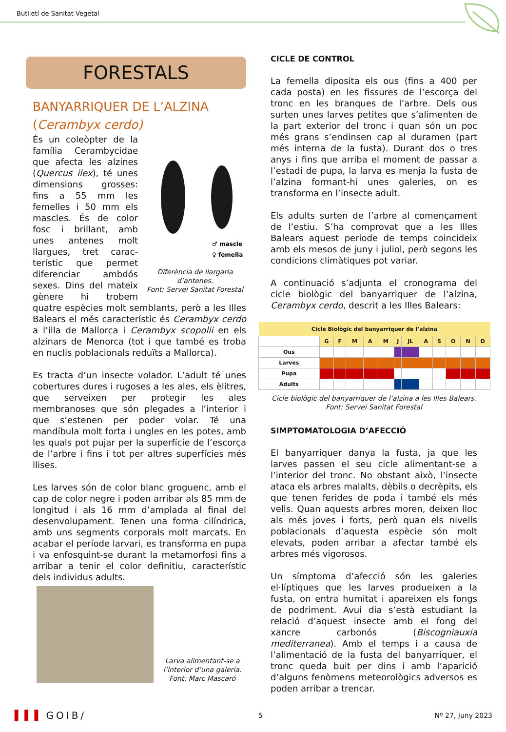Butlletí de Sanitat Vegetal
FORESTALS
BANYARRIQUER DE L’ALZINA
(Cerambyx cerdo)
♂ mascle
♀ femella
Diferència de llargaria d’antenes.
Font: Servei Sanitat Forestal
És un coleòpter de la família Cerambycidae que afecta les alzines (Quercus ilex), té unes dimensions grosses: fins a 55 mm les femelles i 50 mm els mascles. És de color fosc i brillant, amb unes antenes molt llargues, tret carac-terístic que permet diferenciar ambdós sexes. Dins del mateix gènere hi trobem quatre espècies molt semblants, però a les Illes Balears el més característic és Cerambyx cerdo a l’illa de Mallorca i Cerambyx scopolii en els alzinars de Menorca (tot i que també es troba en nuclis poblacionals reduïts a Mallorca).
Es tracta d’un insecte volador. L’adult té unes cobertures dures i rugoses a les ales, els èlitres, que serveixen per protegir les ales membranoses que són plegades a l’interior i que s’estenen per poder volar. Té una mandíbula molt forta i ungles en les potes, amb les quals pot pujar per la superfície de l’escorça de l’arbre i fins i tot per altres superfícies més llises.
Les larves són de color blanc groguenc, amb el cap de color negre i poden arribar als 85 mm de longitud i als 16 mm d’amplada al final del desenvolupament. Tenen una forma cilíndrica, amb uns segments corporals molt marcats. En acabar el període larvari, es transforma en pupa i va enfosquint-se durant la metamorfosi fins a arribar a tenir el color definitiu, característic dels individus adults.
Larva alimentant-se a l’interior d’una galeria.
Font: Marc Mascaró
CICLE DE CONTROL
La femella diposita els ous (fins a 400 per cada posta) en les fissures de l’escorça del tronc en les branques de l’arbre. Dels ous surten unes larves petites que s’alimenten de la part exterior del tronc i quan són un poc més grans s’endinsen cap al duramen (part més interna de la fusta). Durant dos o tres anys i fins que arriba el moment de passar a l’estadi de pupa, la larva es menja la fusta de l’alzina formant-hi unes galeries, on es transforma en l’insecte adult.
Els adults surten de l’arbre al començament de l’estiu. S’ha comprovat que a les Illes Balears aquest període de temps coincideix amb els mesos de juny i juliol, però segons les condicions climàtiques pot variar.
A continuació s’adjunta el cronograma del cicle biològic del banyarriquer de l’alzina, Cerambyx cerdo, descrit a les Illes Balears:
| Cicle Biològic del banyarriquer de l’alzina | | | | | | | | | | | | |
| --- | --- | --- | --- | --- | --- | --- | --- | --- | --- | --- | --- | --- |
| | G | F | M | A | M | J | JL | A | S | O | N | D |
| Ous | | | | | | | | | | | | |
| Larves | | | | | | | | | | | | |
| Pupa | | | | | | | | | | | | |
| Adults | | | | | | | | | | | | |
Cicle biològic del banyarriquer de l’alzina a les Illes Balears.
Font: Servei Sanitat Forestal
SIMPTOMATOLOGIA D’AFECCIÓ
El banyarriquer danya la fusta, ja que les larves passen el seu cicle alimentant-se a l’interior del tronc. No obstant això, l’insecte ataca els arbres malalts, dèbils o decrèpits, els que tenen ferides de poda i també els més vells. Quan aquests arbres moren, deixen lloc als més joves i forts, però quan els nivells poblacionals d’aquesta espècie són molt elevats, poden arribar a afectar també els arbres més vigorosos.
Un símptoma d’afecció són les galeries el·líptiques que les larves produeixen a la fusta, on entra humitat i apareixen els fongs de podriment. Avui dia s’està estudiant la relació d’aquest insecte amb el fong del xancre carbonós (Biscogniauxia mediterranea). Amb el temps i a causa de l’alimentació de la fusta del banyarriquer, el tronc queda buit per dins i amb l’aparició d’alguns fenòmens meteorològics adversos es poden arribar a trencar.
▐▐▐ GOIB/ 5 Nº 27, Juny 2023